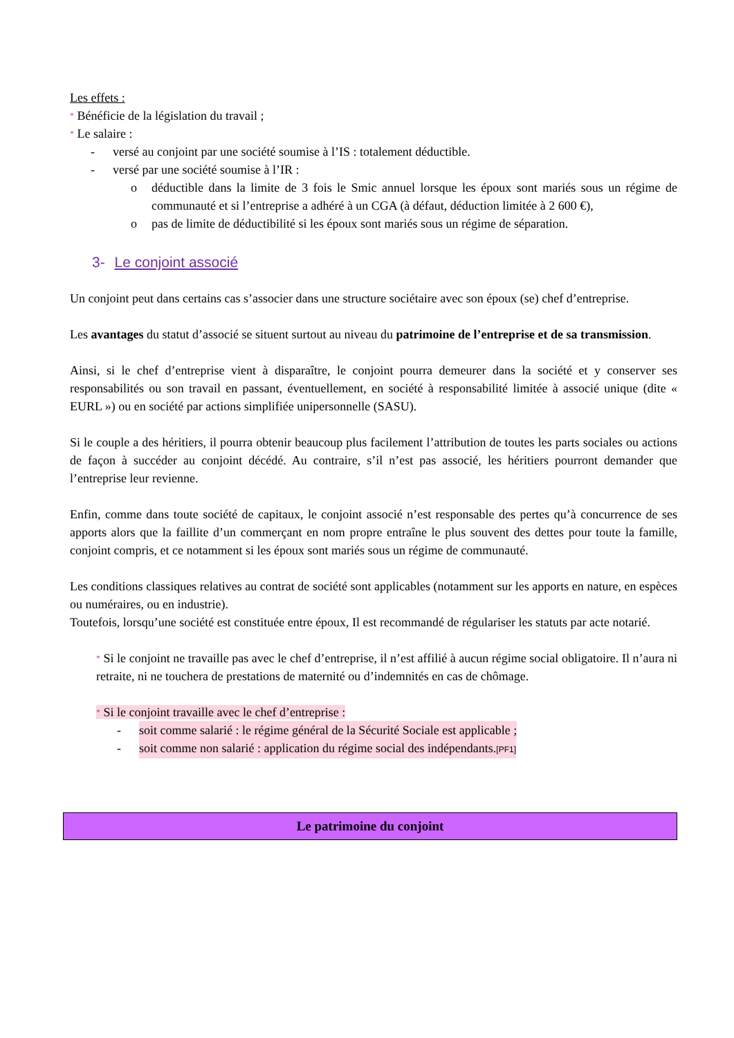Les effets :
* Bénéficie de la législation du travail ;
* Le salaire :
- versé au conjoint par une société soumise à l’IS : totalement déductible.
- versé par une société soumise à l’IR :
o déductible dans la limite de 3 fois le Smic annuel lorsque les époux sont mariés sous un régime de communauté et si l’entreprise a adhéré à un CGA (à défaut, déduction limitée à 2 600 €),
o pas de limite de déductibilité si les époux sont mariés sous un régime de séparation.
3- Le conjoint associé
Un conjoint peut dans certains cas s’associer dans une structure sociétaire avec son époux (se) chef d’entreprise.
Les avantages du statut d’associé se situent surtout au niveau du patrimoine de l’entreprise et de sa transmission.
Ainsi, si le chef d’entreprise vient à disparaître, le conjoint pourra demeurer dans la société et y conserver ses responsabilités ou son travail en passant, éventuellement, en société à responsabilité limitée à associé unique (dite « EURL ») ou en société par actions simplifiée unipersonnelle (SASU).
Si le couple a des héritiers, il pourra obtenir beaucoup plus facilement l’attribution de toutes les parts sociales ou actions de façon à succéder au conjoint décédé. Au contraire, s’il n’est pas associé, les héritiers pourront demander que l’entreprise leur revienne.
Enfin, comme dans toute société de capitaux, le conjoint associé n’est responsable des pertes qu’à concurrence de ses apports alors que la faillite d’un commerçant en nom propre entraîne le plus souvent des dettes pour toute la famille, conjoint compris, et ce notamment si les époux sont mariés sous un régime de communauté.
Les conditions classiques relatives au contrat de société sont applicables (notamment sur les apports en nature, en espèces ou numéraires, ou en industrie).
Toutefois, lorsqu’une société est constituée entre époux, Il est recommandé de régulariser les statuts par acte notarié.
* Si le conjoint ne travaille pas avec le chef d’entreprise, il n’est affilié à aucun régime social obligatoire. Il n’aura ni retraite, ni ne touchera de prestations de maternité ou d’indemnités en cas de chômage.
* Si le conjoint travaille avec le chef d’entreprise :
- soit comme salarié : le régime général de la Sécurité Sociale est applicable ;
- soit comme non salarié : application du régime social des indépendants.[PF1]
Le patrimoine du conjoint